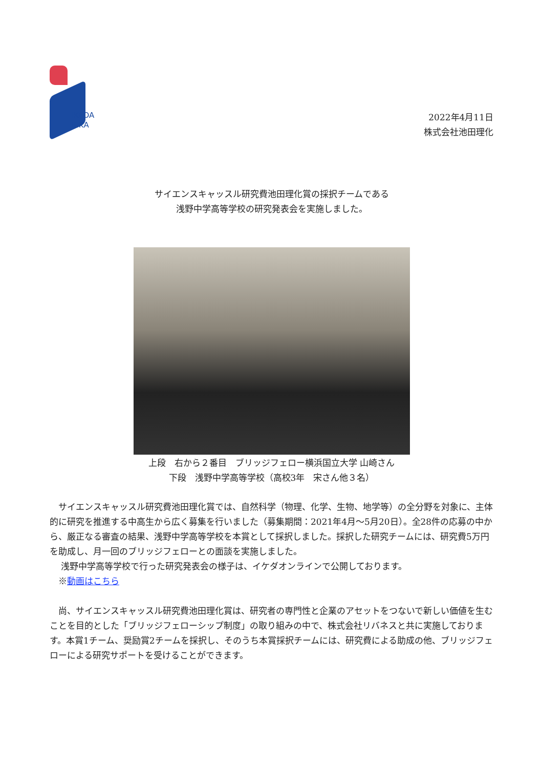IKEDA
RIKA
2022年4月11日
株式会社池田理化
サイエンスキャッスル研究費池田理化賞の採択チームである
浅野中学高等学校の研究発表会を実施しました。
上段　右から２番目　ブリッジフェロー横浜国立大学 山崎さん
下段　浅野中学高等学校（高校3年　宋さん他３名）
　サイエンスキャッスル研究費池田理化賞では、自然科学（物理、化学、生物、地学等）の全分野を対象に、主体的に研究を推進する中高生から広く募集を行いました（募集期間：2021年4月～5月20日）。全28件の応募の中から、厳正なる審査の結果、浅野中学高等学校を本賞として採択しました。採択した研究チームには、研究費5万円を助成し、月一回のブリッジフェローとの面談を実施しました。
　 浅野中学高等学校で行った研究発表会の様子は、イケダオンラインで公開しております。
　※動画はこちら
　尚、サイエンスキャッスル研究費池田理化賞は、研究者の専門性と企業のアセットをつないで新しい価値を生むことを目的とした「ブリッジフェローシップ制度」の取り組みの中で、株式会社リバネスと共に実施しております。本賞1チーム、奨励賞2チームを採択し、そのうち本賞採択チームには、研究費による助成の他、ブリッジフェローによる研究サポートを受けることができます。